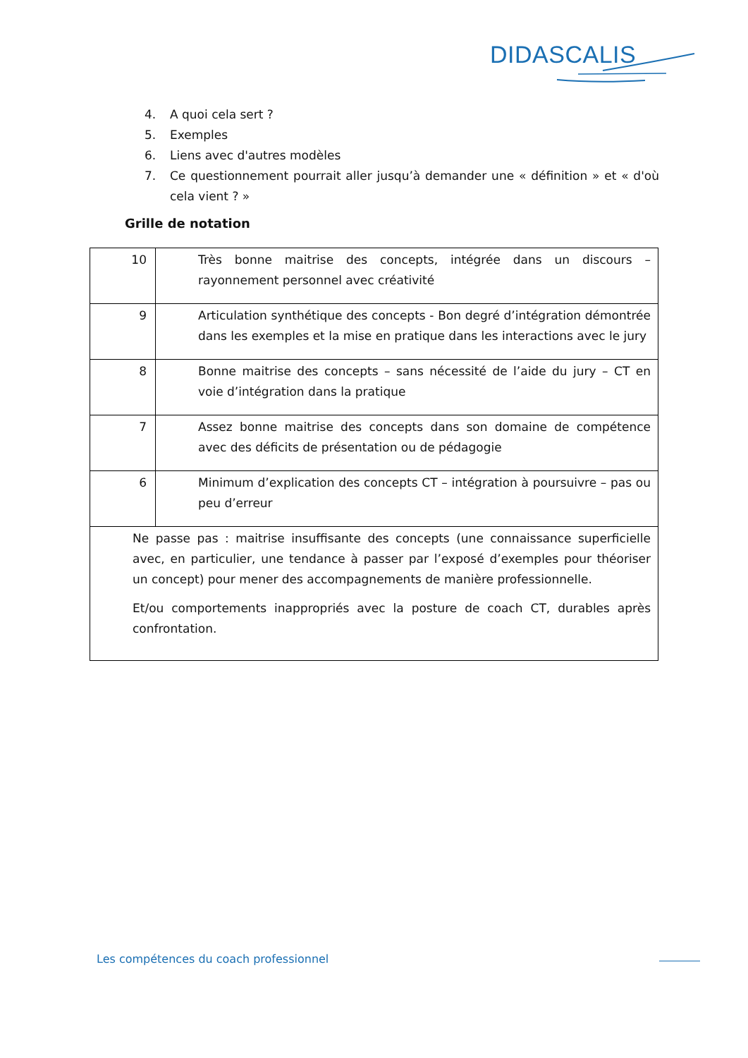DIDASCALIS
4. A quoi cela sert ?
5. Exemples
6. Liens avec d'autres modèles
7. Ce questionnement pourrait aller jusqu’à demander une « définition » et « d'où cela vient ? »
Grille de notation
| 10 | Très bonne maitrise des concepts, intégrée dans un discours – rayonnement personnel avec créativité |
| 9 | Articulation synthétique des concepts - Bon degré d’intégration démontrée dans les exemples et la mise en pratique dans les interactions avec le jury |
| 8 | Bonne maitrise des concepts – sans nécessité de l’aide du jury – CT en voie d’intégration dans la pratique |
| 7 | Assez bonne maitrise des concepts dans son domaine de compétence avec des déficits de présentation ou de pédagogie |
| 6 | Minimum d’explication des concepts CT – intégration à poursuivre – pas ou peu d’erreur |
| Ne passe pas : maitrise insuffisante des concepts (une connaissance superficielle avec, en particulier, une tendance à passer par l’exposé d’exemples pour théoriser un concept) pour mener des accompagnements de manière professionnelle. Et/ou comportements inappropriés avec la posture de coach CT, durables après confrontation. | |
Les compétences du coach professionnel